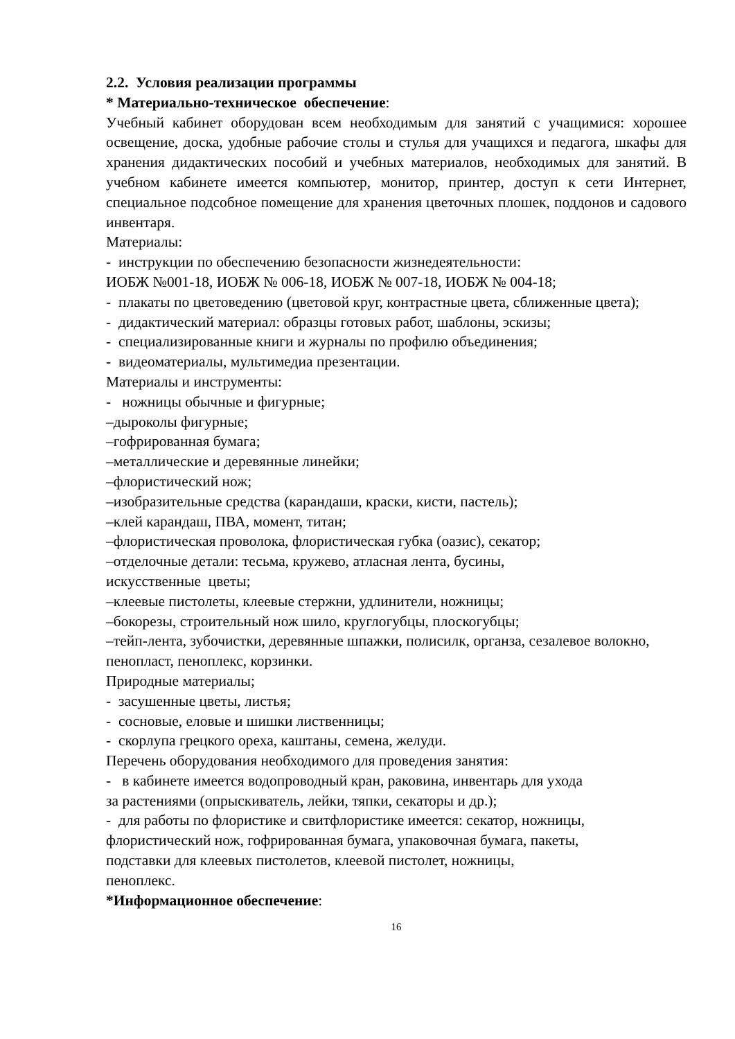2.2. Условия реализации программы
* Материально-техническое обеспечение:
Учебный кабинет оборудован всем необходимым для занятий с учащимися: хорошее освещение, доска, удобные рабочие столы и стулья для учащихся и педагога, шкафы для хранения дидактических пособий и учебных материалов, необходимых для занятий. В учебном кабинете имеется компьютер, монитор, принтер, доступ к сети Интернет, специальное подсобное помещение для хранения цветочных плошек, поддонов и садового инвентаря.
Материалы:
- инструкции по обеспечению безопасности жизнедеятельности:
ИОБЖ №001-18, ИОБЖ № 006-18, ИОБЖ № 007-18, ИОБЖ № 004-18;
- плакаты по цветоведению (цветовой круг, контрастные цвета, сближенные цвета);
- дидактический материал: образцы готовых работ, шаблоны, эскизы;
- специализированные книги и журналы по профилю объединения;
- видеоматериалы, мультимедиа презентации.
Материалы и инструменты:
- ножницы обычные и фигурные;
–дыроколы фигурные;
–гофрированная бумага;
–металлические и деревянные линейки;
–флористический нож;
–изобразительные средства (карандаши, краски, кисти, пастель);
–клей карандаш, ПВА, момент, титан;
–флористическая проволока, флористическая губка (оазис), секатор;
–отделочные детали: тесьма, кружево, атласная лента, бусины,
искусственные цветы;
–клеевые пистолеты, клеевые стержни, удлинители, ножницы;
–бокорезы, строительный нож шило, круглогубцы, плоскогубцы;
–тейп-лента, зубочистки, деревянные шпажки, полисилк, органза, сезалевое волокно, пенопласт, пеноплекс, корзинки.
Природные материалы;
- засушенные цветы, листья;
- сосновые, еловые и шишки лиственницы;
- скорлупа грецкого ореха, каштаны, семена, желуди.
Перечень оборудования необходимого для проведения занятия:
- в кабинете имеется водопроводный кран, раковина, инвентарь для ухода
за растениями (опрыскиватель, лейки, тяпки, секаторы и др.);
- для работы по флористике и свитфлористике имеется: секатор, ножницы,
флористический нож, гофрированная бумага, упаковочная бумага, пакеты,
подставки для клеевых пистолетов, клеевой пистолет, ножницы,
пеноплекс.
*Информационное обеспечение:
16